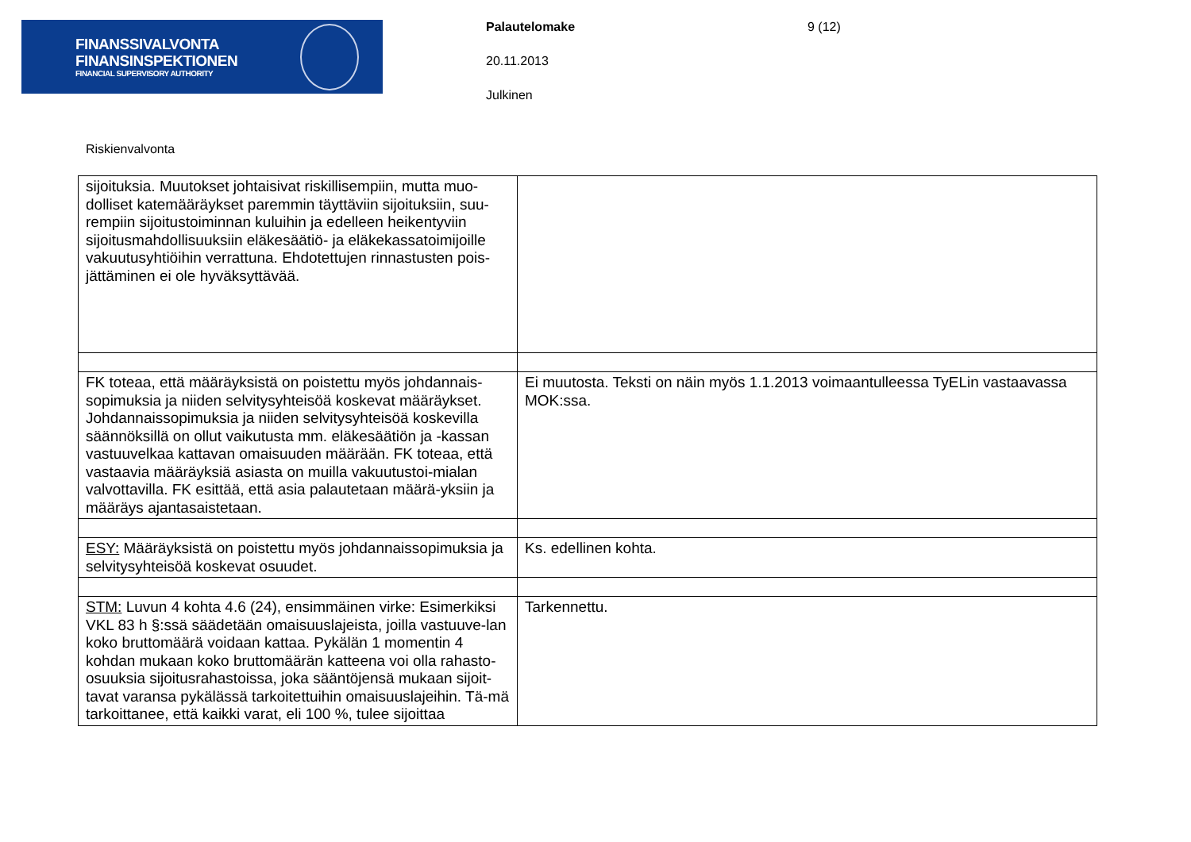FINANSSIVALVONTA
FINANSINSPEKTIONEN
FINANCIAL SUPERVISORY AUTHORITY
Palautelomake
20.11.2013
Julkinen
9 (12)
Riskienvalvonta
| sijoituksia. Muutokset johtaisivat riskillisempiin, mutta muo-dolliset katemääräykset paremmin täyttäviin sijoituksiin, suu-rempiin sijoitustoiminnan kuluihin ja edelleen heikentyviin sijoitusmahdollisuuksiin eläkesäätiö- ja eläkekassatoimijoille vakuutusyhtiöihin verrattuna. Ehdotettujen rinnastusten pois-jättäminen ei ole hyväksyttävää. | |
| FK toteaa, että määräyksistä on poistettu myös johdannais-sopimuksia ja niiden selvitysyhteisöä koskevat määräykset. Johdannaissopimuksia ja niiden selvitysyhteisöä koskevilla säännöksillä on ollut vaikutusta mm. eläkesäätiön ja -kassan vastuuvelkaa kattavan omaisuuden määrään. FK toteaa, että vastaavia määräyksiä asiasta on muilla vakuutustoi-mialan valvottavilla. FK esittää, että asia palautetaan määrä-yksiin ja määräys ajantasaistetaan. | Ei muutosta. Teksti on näin myös 1.1.2013 voimaantulleessa TyELin vastaavassa MOK:ssa. |
| ESY: Määräyksistä on poistettu myös johdannaissopimuksia ja selvitysyhteisöä koskevat osuudet. | Ks. edellinen kohta. |
| STM: Luvun 4 kohta 4.6 (24), ensimmäinen virke: Esimerkiksi VKL 83 h §:ssä säädetään omaisuuslajeista, joilla vastuuve-lan koko bruttomäärä voidaan kattaa. Pykälän 1 momentin 4 kohdan mukaan koko bruttomäärän katteena voi olla rahasto-osuuksia sijoitusrahastoissa, joka sääntöjensä mukaan sijoit-tavat varansa pykälässä tarkoitettuihin omaisuuslajeihin. Tä-mä tarkoittanee, että kaikki varat, eli 100 %, tulee sijoittaa | Tarkennettu. |